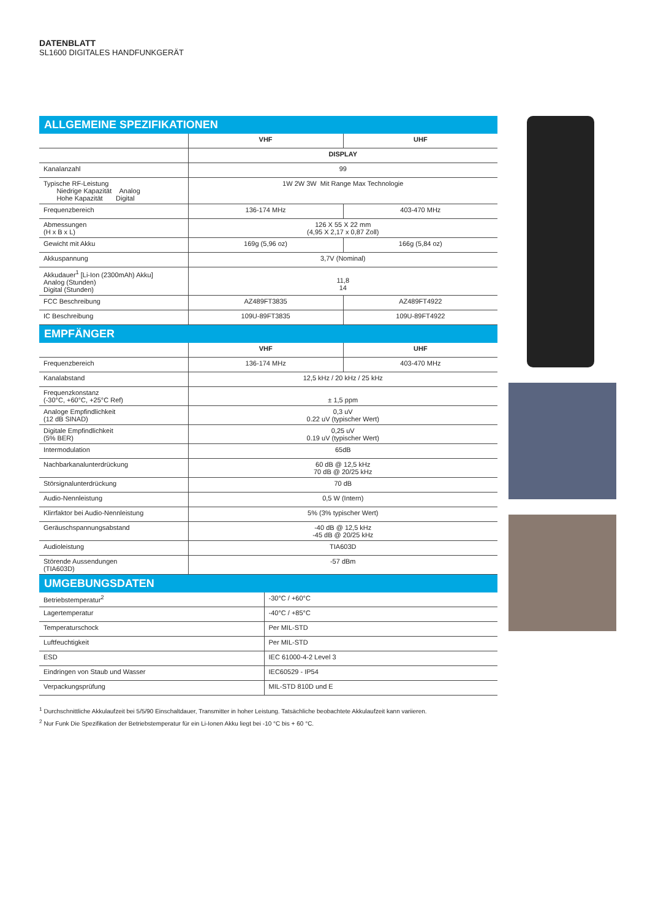DATENBLATT
SL1600 DIGITALES HANDFUNKGERÄT
ALLGEMEINE SPEZIFIKATIONEN
| | VHF | UHF |
| --- | --- | --- |
| | DISPLAY | |
| Kanalanzahl | 99 | |
| Typische RF-Leistung Niedrige Kapazität Analog Hohe Kapazität Digital | 1W 2W 3W Mit Range Max Technologie | |
| Frequenzbereich | 136-174 MHz | 403-470 MHz |
| Abmessungen (H x B x L) | 126 X 55 X 22 mm (4,95 X 2,17 x 0,87 Zoll) | |
| Gewicht mit Akku | 169g (5,96 oz) | 166g (5,84 oz) |
| Akkuspannung | 3,7V (Nominal) | |
| Akkudauer<sup>1</sup> [Li-Ion (2300mAh) Akku] Analog (Stunden) Digital (Stunden) | 11,8 14 | |
| FCC Beschreibung | AZ489FT3835 | AZ489FT4922 |
| IC Beschreibung | 109U-89FT3835 | 109U-89FT4922 |
EMPFÄNGER
| | VHF | UHF |
| --- | --- | --- |
| Frequenzbereich | 136-174 MHz | 403-470 MHz |
| Kanalabstand | 12,5 kHz / 20 kHz / 25 kHz | |
| Frequenzkonstanz (-30°C, +60°C, +25°C Ref) | ± 1,5 ppm | |
| Analoge Empfindlichkeit (12 dB SINAD) | 0,3 uV 0.22 uV (typischer Wert) | |
| Digitale Empfindlichkeit (5% BER) | 0,25 uV 0.19 uV (typischer Wert) | |
| Intermodulation | 65dB | |
| Nachbarkanalunterdrückung | 60 dB @ 12,5 kHz 70 dB @ 20/25 kHz | |
| Störsignalunterdrückung | 70 dB | |
| Audio-Nennleistung | 0,5 W (Intern) | |
| Klirrfaktor bei Audio-Nennleistung | 5% (3% typischer Wert) | |
| Geräuschspannungsabstand | -40 dB @ 12,5 kHz -45 dB @ 20/25 kHz | |
| Audioleistung | TIA603D | |
| Störende Aussendungen (TIA603D) | -57 dBm | |
UMGEBUNGSDATEN
| Betriebstemperatur<sup>2</sup> | -30°C / +60°C |
| Lagertemperatur | -40°C / +85°C |
| Temperaturschock | Per MIL-STD |
| Luftfeuchtigkeit | Per MIL-STD |
| ESD | IEC 61000-4-2 Level 3 |
| Eindringen von Staub und Wasser | IEC60529 - IP54 |
| Verpackungsprüfung | MIL-STD 810D und E |
<sup>1</sup> Durchschnittliche Akkulaufzeit bei 5/5/90 Einschaltdauer, Transmitter in hoher Leistung. Tatsächliche beobachtete Akkulaufzeit kann variieren.
<sup>2</sup> Nur Funk Die Spezifikation der Betriebstemperatur für ein Li-Ionen Akku liegt bei -10 °C bis + 60 °C.